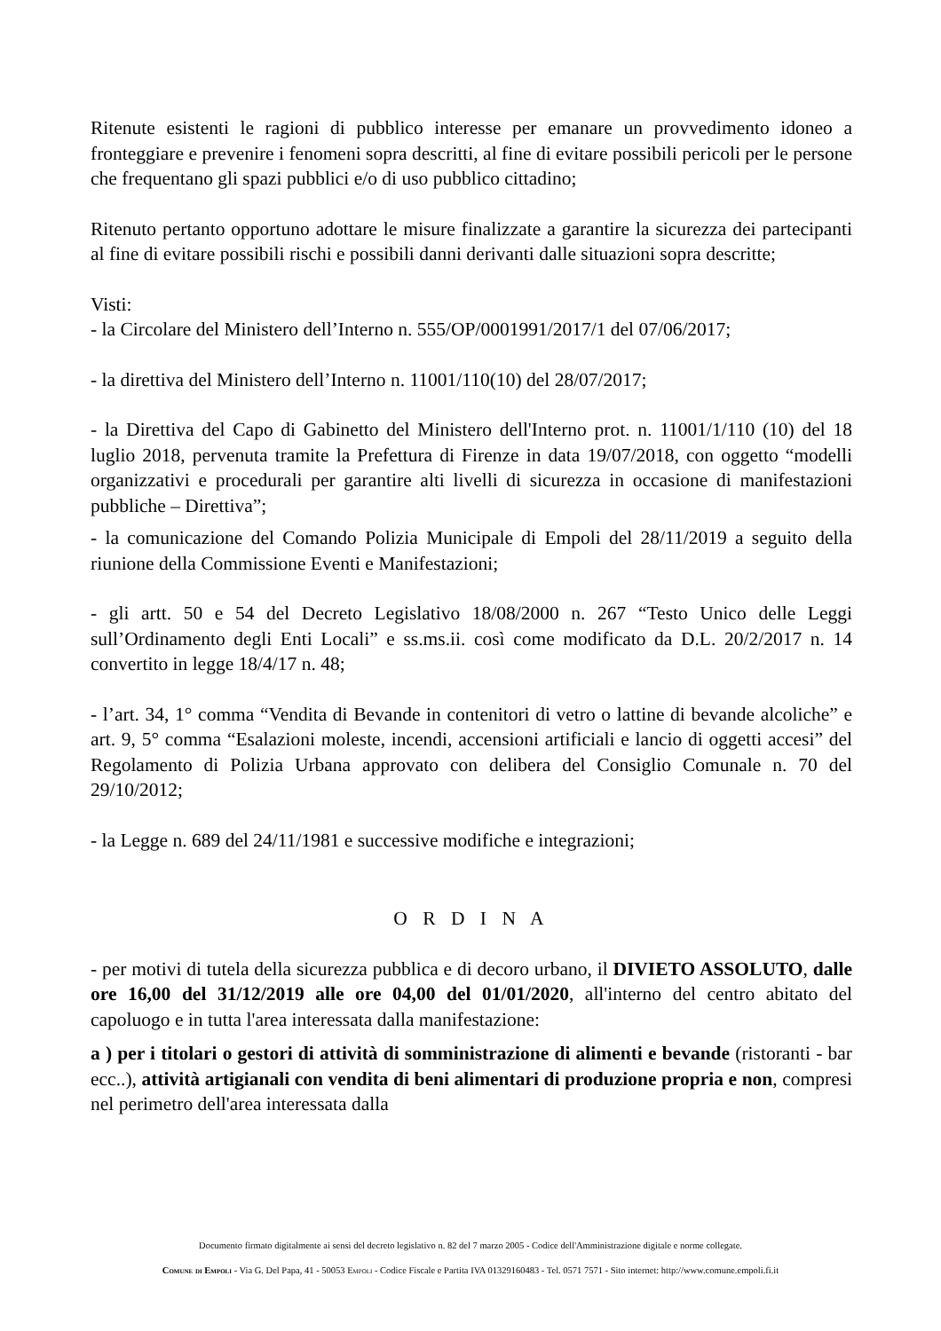Ritenute esistenti le ragioni di pubblico interesse per emanare un provvedimento idoneo a fronteggiare e prevenire i fenomeni sopra descritti, al fine di evitare possibili pericoli per le persone che frequentano gli spazi pubblici e/o di uso pubblico cittadino;
Ritenuto pertanto opportuno adottare le misure finalizzate a garantire la sicurezza dei partecipanti al fine di evitare possibili rischi e possibili danni derivanti dalle situazioni sopra descritte;
Visti:
- la Circolare del Ministero dell’Interno n. 555/OP/0001991/2017/1 del 07/06/2017;
- la direttiva del Ministero dell’Interno n. 11001/110(10) del 28/07/2017;
- la Direttiva del Capo di Gabinetto del Ministero dell'Interno prot. n. 11001/1/110 (10) del 18 luglio 2018, pervenuta tramite la Prefettura di Firenze in data 19/07/2018, con oggetto “modelli organizzativi e procedurali per garantire alti livelli di sicurezza in occasione di manifestazioni pubbliche – Direttiva”;
- la comunicazione del Comando Polizia Municipale di Empoli del 28/11/2019 a seguito della riunione della Commissione Eventi e Manifestazioni;
- gli artt. 50 e 54 del Decreto Legislativo 18/08/2000 n. 267 “Testo Unico delle Leggi sull’Ordinamento degli Enti Locali” e ss.ms.ii. così come modificato da D.L. 20/2/2017 n. 14 convertito in legge 18/4/17 n. 48;
- l’art. 34, 1° comma “Vendita di Bevande in contenitori di vetro o lattine di bevande alcoliche” e art. 9, 5° comma “Esalazioni moleste, incendi, accensioni artificiali e lancio di oggetti accesi” del Regolamento di Polizia Urbana approvato con delibera del Consiglio Comunale n. 70 del 29/10/2012;
- la Legge n. 689 del 24/11/1981 e successive modifiche e integrazioni;
O R D I N A
- per motivi di tutela della sicurezza pubblica e di decoro urbano, il DIVIETO ASSOLUTO, dalle ore 16,00 del 31/12/2019 alle ore 04,00 del 01/01/2020, all'interno del centro abitato del capoluogo e in tutta l'area interessata dalla manifestazione:
a ) per i titolari o gestori di attività di somministrazione di alimenti e bevande (ristoranti - bar ecc..), attività artigianali con vendita di beni alimentari di produzione propria e non, compresi nel perimetro dell'area interessata dalla
Documento firmato digitalmente ai sensi del decreto legislativo n. 82 del 7 marzo 2005 - Codice dell'Amministrazione digitale e norme collegate.
Comune di Empoli - Via G. Del Papa, 41 - 50053 Empoli - Codice Fiscale e Partita IVA 01329160483 - Tel. 0571 7571 - Sito internet: http://www.comune.empoli.fi.it